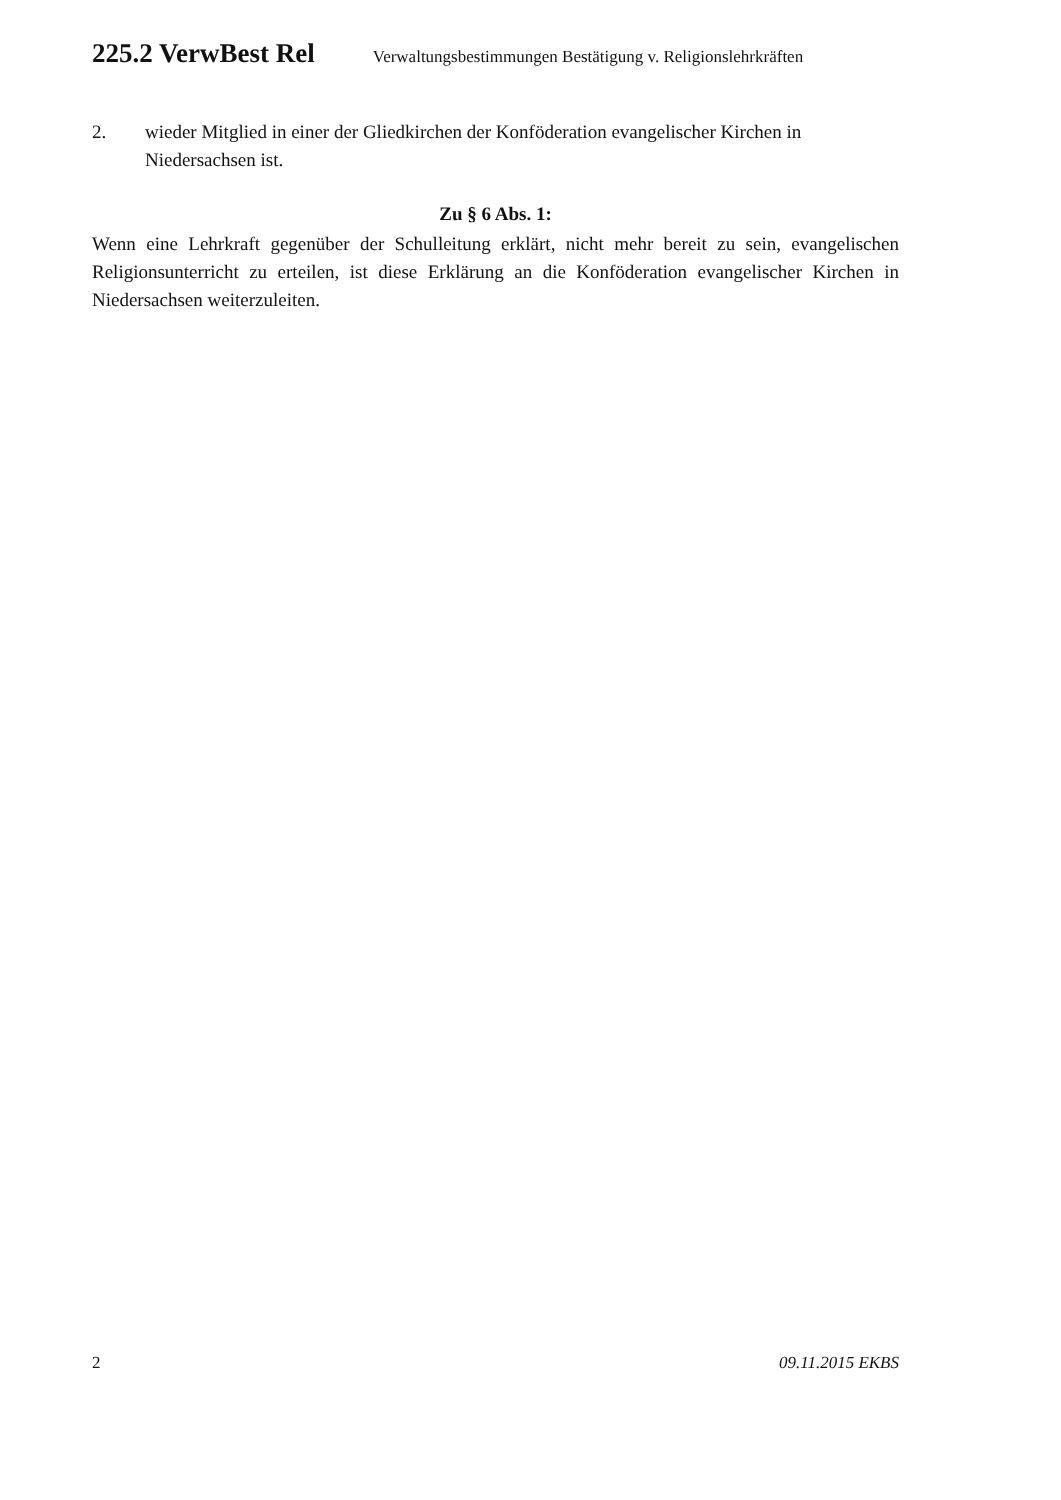225.2 VerwBest Rel Verwaltungsbestimmungen Bestätigung v. Religionslehrkräften
2. wieder Mitglied in einer der Gliedkirchen der Konföderation evangelischer Kirchen in Niedersachsen ist.
Zu § 6 Abs. 1:
Wenn eine Lehrkraft gegenüber der Schulleitung erklärt, nicht mehr bereit zu sein, evangelischen Religionsunterricht zu erteilen, ist diese Erklärung an die Konföderation evangelischer Kirchen in Niedersachsen weiterzuleiten.
2 09.11.2015 EKBS